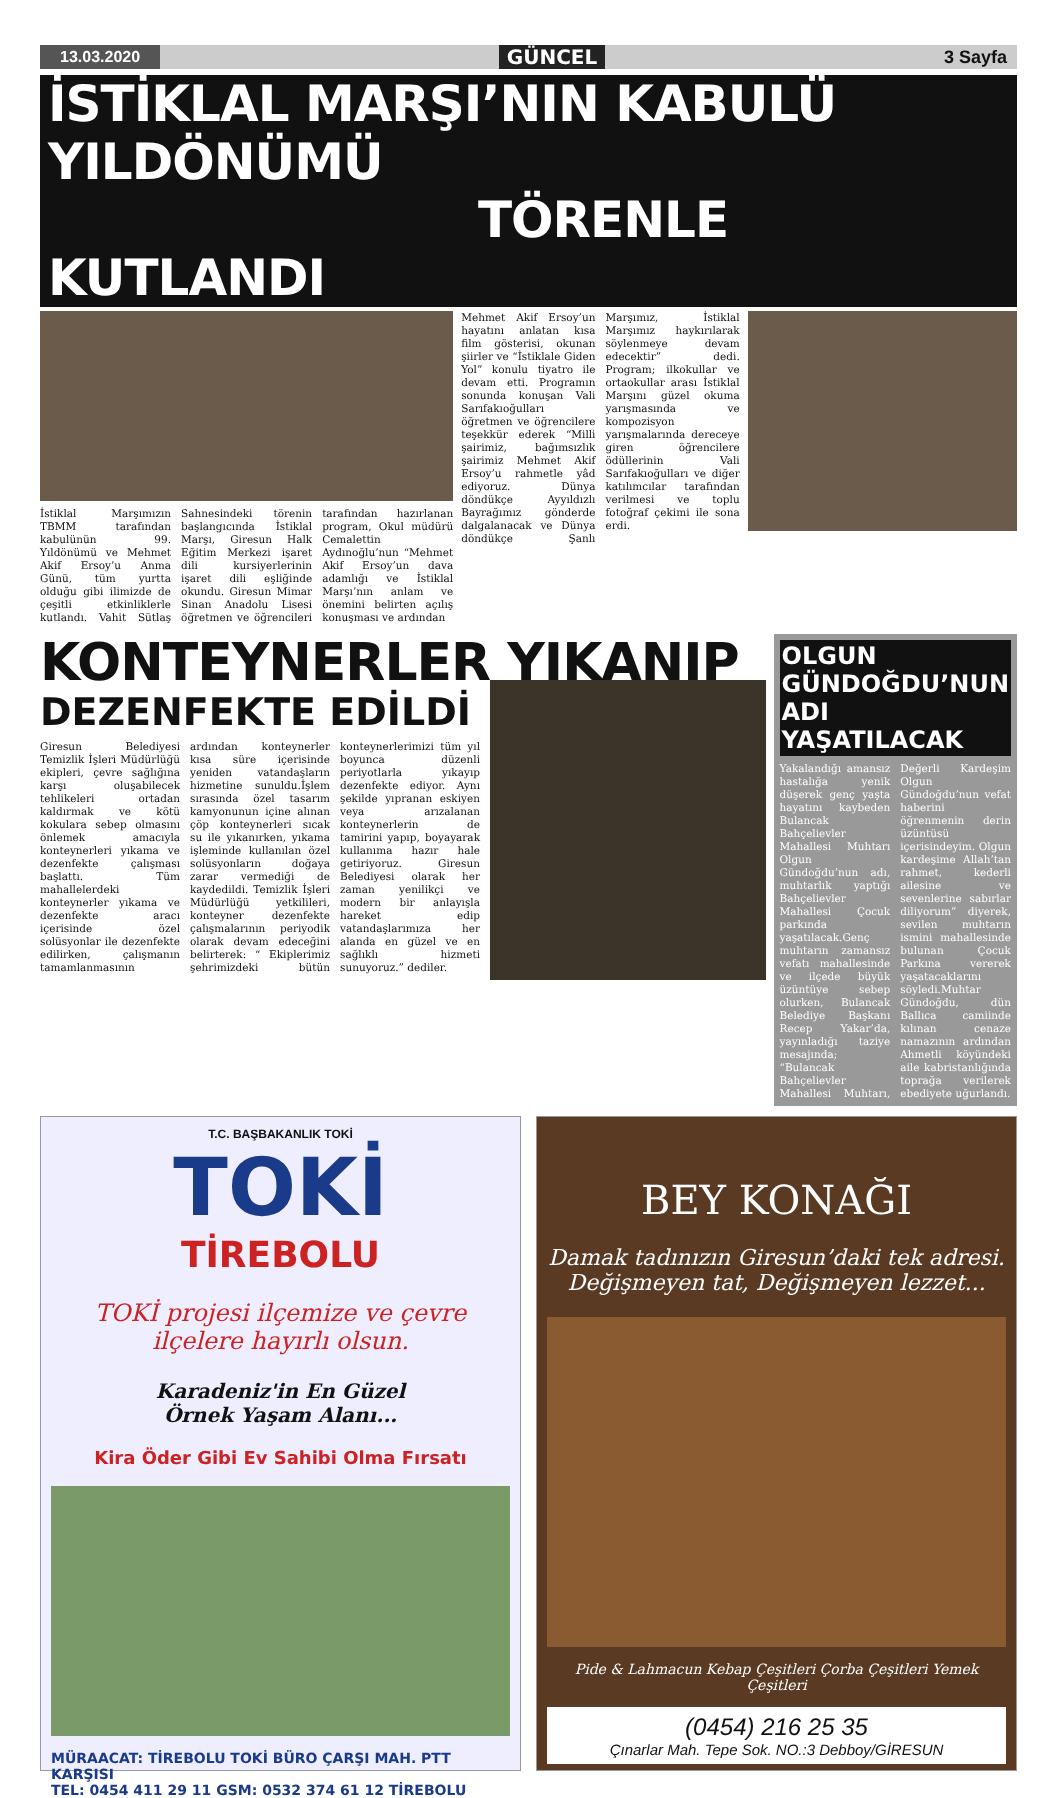13.03.2020 GÜNCEL 3 Sayfa
İSTİKLAL MARŞI’NIN KABULÜ YILDÖNÜMÜ
TÖRENLE KUTLANDI
İstiklal Marşımızın TBMM tarafından kabulünün 99. Yıldönümü ve Mehmet Akif Ersoy’u Anma Günü, tüm yurtta olduğu gibi ilimizde de çeşitli etkinliklerle kutlandı. Vahit Sütlaş Sahnesindeki törenin başlangıcında İstiklal Marşı, Giresun Halk Eğitim Merkezi işaret dili kursiyerlerinin işaret dili eşliğinde okundu. Giresun Mimar Sinan Anadolu Lisesi öğretmen ve öğrencileri tarafından hazırlanan program, Okul müdürü Cemalettin Aydınoğlu’nun “Mehmet Akif Ersoy’un dava adamlığı ve İstiklal Marşı’nın anlam ve önemini belirten açılış konuşması ve ardından
Mehmet Akif Ersoy’un hayatını anlatan kısa film gösterisi, okunan şiirler ve “İstiklale Giden Yol” konulu tiyatro ile devam etti. Programın sonunda konuşan Vali Sarıfakıoğulları öğretmen ve öğrencilere teşekkür ederek “Milli şairimiz, bağımsızlık şairimiz Mehmet Akif Ersoy’u rahmetle yâd ediyoruz. Dünya döndükçe Ayyıldızlı Bayrağımız gönderde dalgalanacak ve Dünya döndükçe Şanlı Marşımız, İstiklal Marşımız haykırılarak söylenmeye devam edecektir” dedi. Program; ilkokullar ve ortaokullar arası İstiklal Marşını güzel okuma yarışmasında ve kompozisyon yarışmalarında dereceye giren öğrencilere ödüllerinin Vali Sarıfakıoğulları ve diğer katılımcılar tarafından verilmesi ve toplu fotoğraf çekimi ile sona erdi.
KONTEYNERLER YIKANIP
DEZENFEKTE EDİLDİ
Giresun Belediyesi Temizlik İşleri Müdürlüğü ekipleri, çevre sağlığına karşı oluşabilecek tehlikeleri ortadan kaldırmak ve kötü kokulara sebep olmasını önlemek amacıyla konteynerleri yıkama ve dezenfekte çalışması başlattı. Tüm mahallelerdeki konteynerler yıkama ve dezenfekte aracı içerisinde özel solüsyonlar ile dezenfekte edilirken, çalışmanın tamamlanmasının ardından konteynerler kısa süre içerisinde yeniden vatandaşların hizmetine sunuldu.İşlem sırasında özel tasarım kamyonunun içine alınan çöp konteynerleri sıcak su ile yıkanırken, yıkama işleminde kullanılan özel solüsyonların doğaya zarar vermediği de kaydedildi. Temizlik İşleri Müdürlüğü yetkilileri, konteyner dezenfekte çalışmalarının periyodik olarak devam edeceğini belirterek: “ Ekiplerimiz şehrimizdeki bütün konteynerlerimizi tüm yıl boyunca düzenli periyotlarla yıkayıp dezenfekte ediyor. Aynı şekilde yıpranan eskiyen veya arızalanan konteynerlerin de tamirini yapıp, boyayarak kullanıma hazır hale getiriyoruz. Giresun Belediyesi olarak her zaman yenilikçi ve modern bir anlayışla hareket edip vatandaşlarımıza her alanda en güzel ve en sağlıklı hizmeti sunuyoruz.” dediler.
OLGUN GÜNDOĞDU’NUN ADI YAŞATILACAK
Yakalandığı amansız hastalığa yenik düşerek genç yaşta hayatını kaybeden Bulancak Bahçelievler Mahallesi Muhtarı Olgun Gündoğdu’nun adı, muhtarlık yaptığı Bahçelievler Mahallesi Çocuk parkında yaşatılacak.Genç muhtarın zamansız vefatı mahallesinde ve ilçede büyük üzüntüye sebep olurken, Bulancak Belediye Başkanı Recep Yakar’da, yayınladığı taziye mesajında; “Bulancak Bahçelievler Mahallesi Muhtarı, Değerli Kardeşim Olgun Gündoğdu’nun vefat haberini öğrenmenin derin üzüntüsü içerisindeyim. Olgun kardeşime Allah’tan rahmet, kederli ailesine ve sevenlerine sabırlar diliyorum” diyerek, sevilen muhtarın ismini mahallesinde bulunan Çocuk Parkına vererek yaşatacaklarını söyledi.Muhtar Gündoğdu, dün Ballıca camiinde kılınan cenaze namazının ardından Ahmetli köyündeki aile kabristanlığında toprağa verilerek ebediyete uğurlandı.
T.C. BAŞBAKANLIK TOKİ
TOKİ
TİREBOLU
TOKİ projesi ilçemize ve çevre ilçelere hayırlı olsun.
Karadeniz'in En Güzel
Örnek Yaşam Alanı...
Kira Öder Gibi Ev Sahibi Olma Fırsatı
MÜRAACAT: TİREBOLU TOKİ BÜRO ÇARŞI MAH. PTT KARŞISI
TEL: 0454 411 29 11 GSM: 0532 374 61 12 TİREBOLU
BEY KONAĞI
Damak tadınızın Giresun’daki tek adresi.
Değişmeyen tat, Değişmeyen lezzet...
Pide & Lahmacun Kebap Çeşitleri Çorba Çeşitleri Yemek Çeşitleri
(0454) 216 25 35
Çınarlar Mah. Tepe Sok. NO.:3 Debboy/GİRESUN